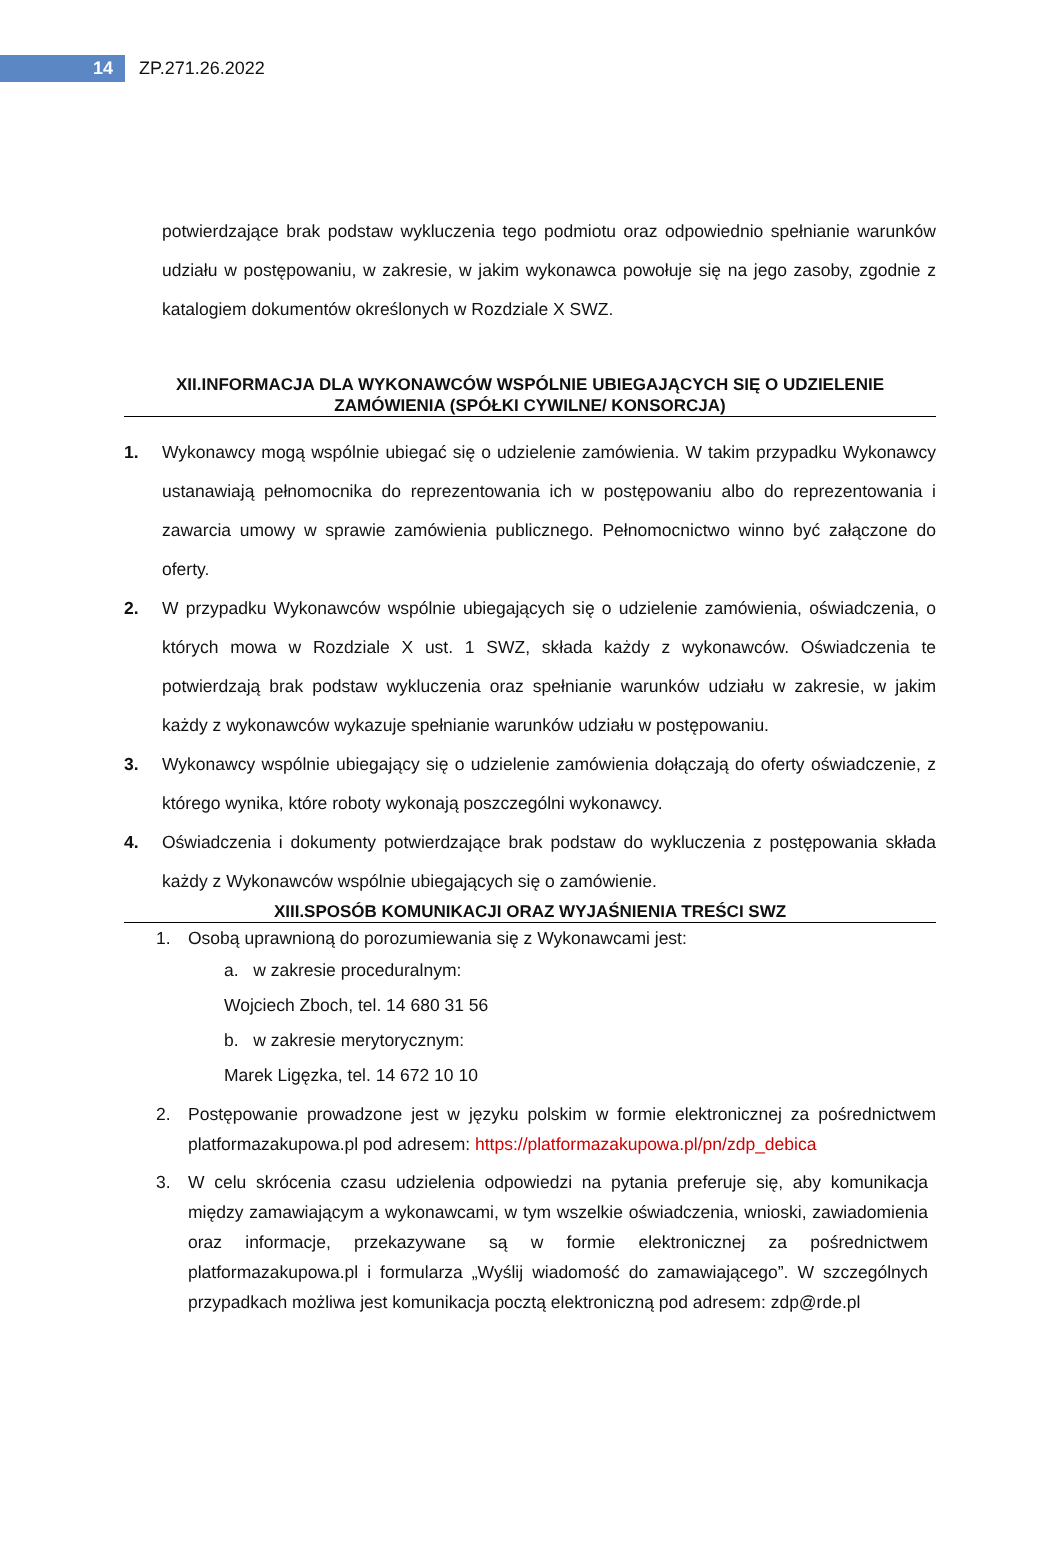14
ZP.271.26.2022
potwierdzające brak podstaw wykluczenia tego podmiotu oraz odpowiednio spełnianie warunków udziału w postępowaniu, w zakresie, w jakim wykonawca powołuje się na jego zasoby, zgodnie z katalogiem dokumentów określonych w Rozdziale X SWZ.
XII.INFORMACJA DLA WYKONAWCÓW WSPÓLNIE UBIEGAJĄCYCH SIĘ O UDZIELENIE ZAMÓWIENIA (SPÓŁKI CYWILNE/ KONSORCJA)
1. Wykonawcy mogą wspólnie ubiegać się o udzielenie zamówienia. W takim przypadku Wykonawcy ustanawiają pełnomocnika do reprezentowania ich w postępowaniu albo do reprezentowania i zawarcia umowy w sprawie zamówienia publicznego. Pełnomocnictwo winno być załączone do oferty.
2. W przypadku Wykonawców wspólnie ubiegających się o udzielenie zamówienia, oświadczenia, o których mowa w Rozdziale X ust. 1 SWZ, składa każdy z wykonawców. Oświadczenia te potwierdzają brak podstaw wykluczenia oraz spełnianie warunków udziału w zakresie, w jakim każdy z wykonawców wykazuje spełnianie warunków udziału w postępowaniu.
3. Wykonawcy wspólnie ubiegający się o udzielenie zamówienia dołączają do oferty oświadczenie, z którego wynika, które roboty wykonają poszczególni wykonawcy.
4. Oświadczenia i dokumenty potwierdzające brak podstaw do wykluczenia z postępowania składa każdy z Wykonawców wspólnie ubiegających się o zamówienie.
XIII.SPOSÓB KOMUNIKACJI ORAZ WYJAŚNIENIA TREŚCI SWZ
1. Osobą uprawnioną do porozumiewania się z Wykonawcami jest:
a. w zakresie proceduralnym:
Wojciech Zboch, tel. 14 680 31 56
b. w zakresie merytorycznym:
Marek Ligęzka, tel. 14 672 10 10
2. Postępowanie prowadzone jest w języku polskim w formie elektronicznej za pośrednictwem platformazakupowa.pl pod adresem: https://platformazakupowa.pl/pn/zdp_debica
3. W celu skrócenia czasu udzielenia odpowiedzi na pytania preferuje się, aby komunikacja między zamawiającym a wykonawcami, w tym wszelkie oświadczenia, wnioski, zawiadomienia oraz informacje, przekazywane są w formie elektronicznej za pośrednictwem platformazakupowa.pl i formularza „Wyślij wiadomość do zamawiającego”. W szczególnych przypadkach możliwa jest komunikacja pocztą elektroniczną pod adresem: zdp@rde.pl